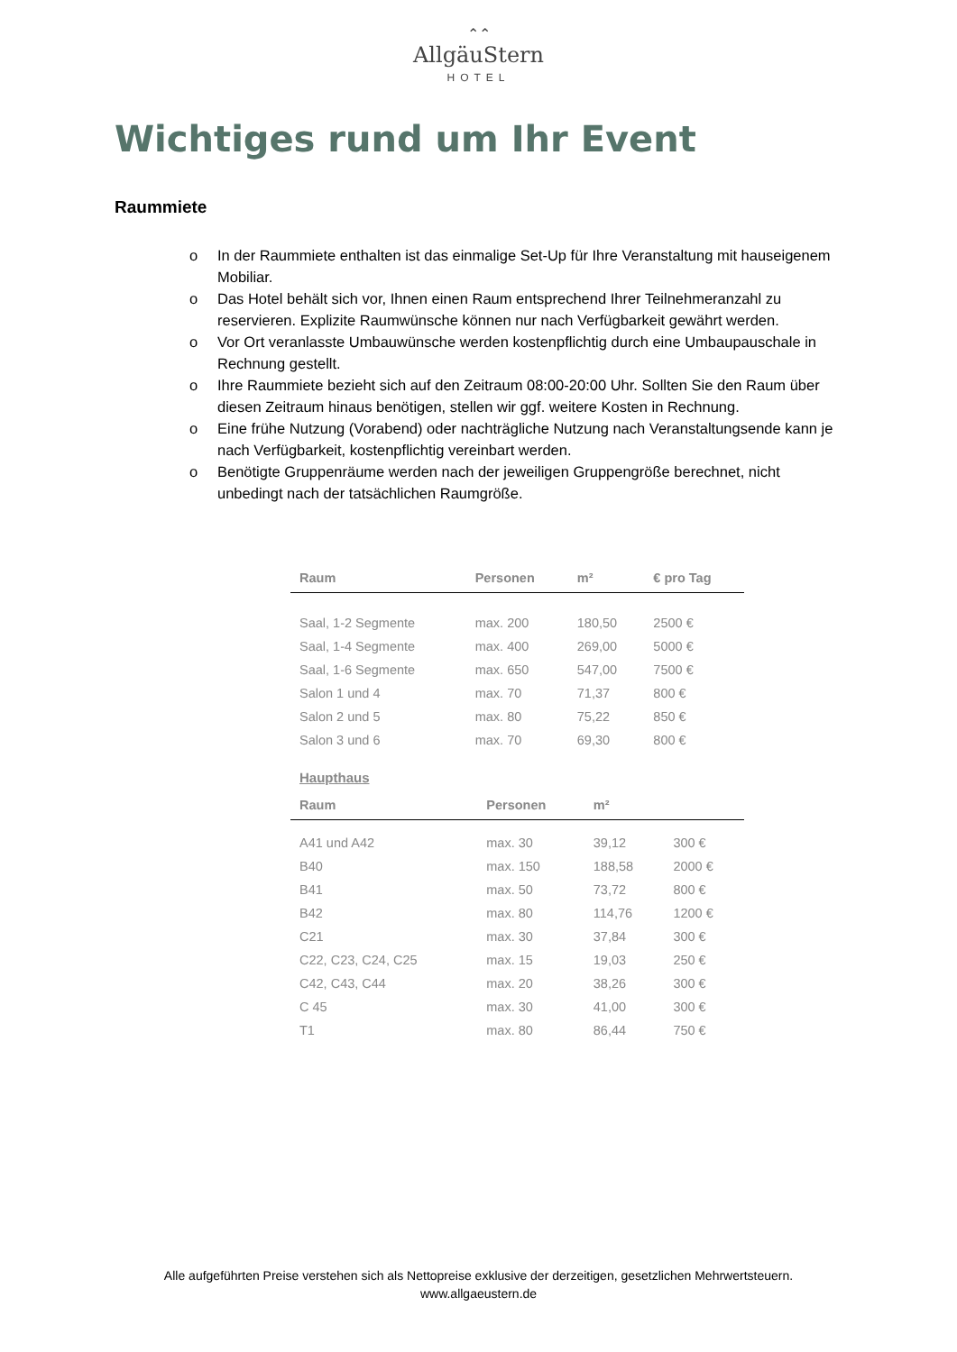⌃⌃
AllgäuStern
HOTEL
Wichtiges rund um Ihr Event
Raummiete
o In der Raummiete enthalten ist das einmalige Set-Up für Ihre Veranstaltung mit hauseigenem Mobiliar.
o Das Hotel behält sich vor, Ihnen einen Raum entsprechend Ihrer Teilnehmeranzahl zu reservieren. Explizite Raumwünsche können nur nach Verfügbarkeit gewährt werden.
o Vor Ort veranlasste Umbauwünsche werden kostenpflichtig durch eine Umbaupauschale in Rechnung gestellt.
o Ihre Raummiete bezieht sich auf den Zeitraum 08:00-20:00 Uhr. Sollten Sie den Raum über diesen Zeitraum hinaus benötigen, stellen wir ggf. weitere Kosten in Rechnung.
o Eine frühe Nutzung (Vorabend) oder nachträgliche Nutzung nach Veranstaltungsende kann je nach Verfügbarkeit, kostenpflichtig vereinbart werden.
o Benötigte Gruppenräume werden nach der jeweiligen Gruppengröße berechnet, nicht unbedingt nach der tatsächlichen Raumgröße.
| Raum | Personen | m² | € pro Tag |
| --- | --- | --- | --- |
| Saal, 1-2 Segmente | max. 200 | 180,50 | 2500 € |
| Saal, 1-4 Segmente | max. 400 | 269,00 | 5000 € |
| Saal, 1-6 Segmente | max. 650 | 547,00 | 7500 € |
| Salon 1 und 4 | max. 70 | 71,37 | 800 € |
| Salon 2 und 5 | max. 80 | 75,22 | 850 € |
| Salon 3 und 6 | max. 70 | 69,30 | 800 € |
Haupthaus
| Raum | Personen | m² | |
| --- | --- | --- | --- |
| A41 und A42 | max. 30 | 39,12 | 300 € |
| B40 | max. 150 | 188,58 | 2000 € |
| B41 | max. 50 | 73,72 | 800 € |
| B42 | max. 80 | 114,76 | 1200 € |
| C21 | max. 30 | 37,84 | 300 € |
| C22, C23, C24, C25 | max. 15 | 19,03 | 250 € |
| C42, C43, C44 | max. 20 | 38,26 | 300 € |
| C 45 | max. 30 | 41,00 | 300 € |
| T1 | max. 80 | 86,44 | 750 € |
Alle aufgeführten Preise verstehen sich als Nettopreise exklusive der derzeitigen, gesetzlichen Mehrwertsteuern.
www.allgaeustern.de